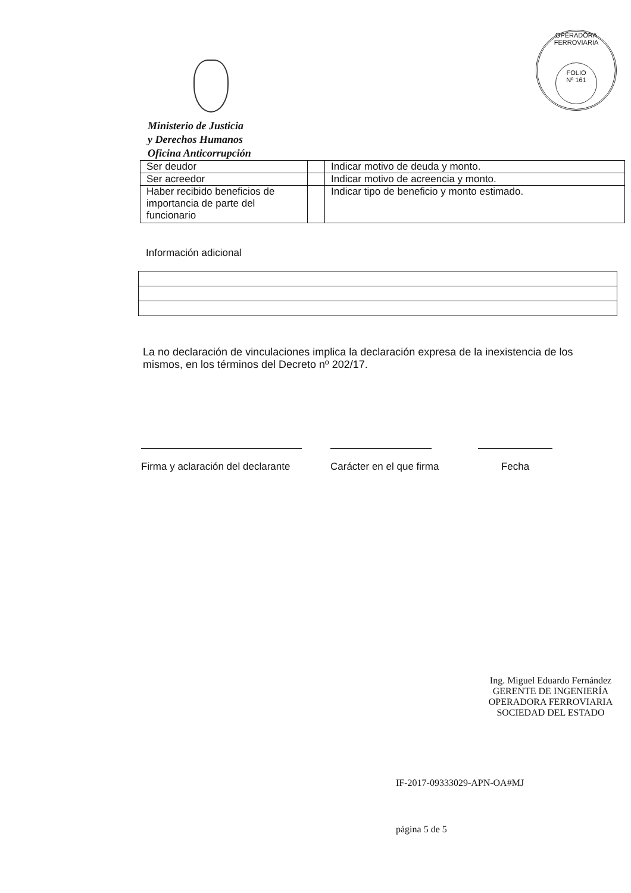OPERADORA FERROVIARIA
FOLIO
Nº 161
Ministerio de Justicia
y Derechos Humanos
Oficina Anticorrupción
| Ser deudor | | Indicar motivo de deuda y monto. |
| Ser acreedor | | Indicar motivo de acreencia y monto. |
| Haber recibido beneficios de importancia de parte del funcionario | | Indicar tipo de beneficio y monto estimado. |
Información adicional
La no declaración de vinculaciones implica la declaración expresa de la inexistencia de los mismos, en los términos del Decreto nº 202/17.
Firma y aclaración del declarante
Carácter en el que firma Fecha
Ing. Miguel Eduardo Fernández
GERENTE DE INGENIERÍA
OPERADORA FERROVIARIA
SOCIEDAD DEL ESTADO
IF-2017-09333029-APN-OA#MJ
página 5 de 5